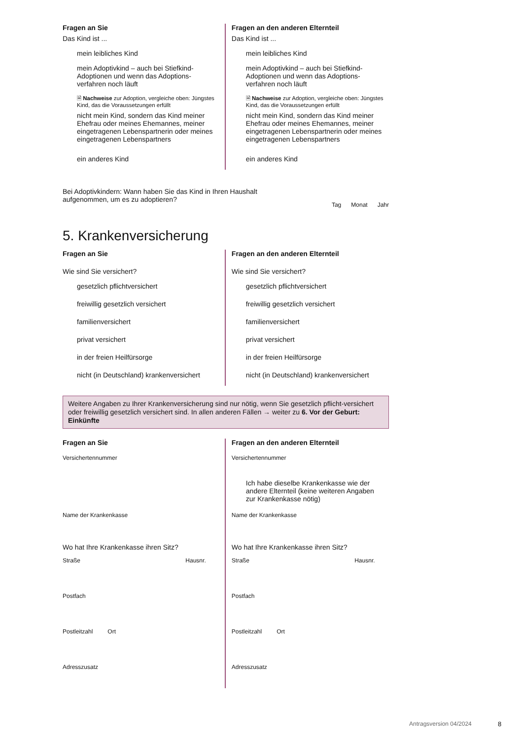Fragen an Sie
Das Kind ist ...
mein leibliches Kind
mein Adoptivkind – auch bei Stiefkind-Adoptionen und wenn das Adoptions-verfahren noch läuft
🗎 Nachweise zur Adoption, vergleiche oben: Jüngstes Kind, das die Voraussetzungen erfüllt
nicht mein Kind, sondern das Kind meiner Ehefrau oder meines Ehemannes, meiner eingetragenen Lebenspartnerin oder meines eingetragenen Lebenspartners
ein anderes Kind
Fragen an den anderen Elternteil
Das Kind ist ...
mein leibliches Kind
mein Adoptivkind – auch bei Stiefkind-Adoptionen und wenn das Adoptions-verfahren noch läuft
🗎 Nachweise zur Adoption, vergleiche oben: Jüngstes Kind, das die Voraussetzungen erfüllt
nicht mein Kind, sondern das Kind meiner Ehefrau oder meines Ehemannes, meiner eingetragenen Lebenspartnerin oder meines eingetragenen Lebenspartners
ein anderes Kind
Bei Adoptivkindern: Wann haben Sie das Kind in Ihren Haushalt aufgenommen, um es zu adoptieren?
Tag Monat Jahr
5. Krankenversicherung
Fragen an Sie
Wie sind Sie versichert?
gesetzlich pflichtversichert
freiwillig gesetzlich versichert
familienversichert
privat versichert
in der freien Heilfürsorge
nicht (in Deutschland) krankenversichert
Fragen an den anderen Elternteil
Wie sind Sie versichert?
gesetzlich pflichtversichert
freiwillig gesetzlich versichert
familienversichert
privat versichert
in der freien Heilfürsorge
nicht (in Deutschland) krankenversichert
Weitere Angaben zu Ihrer Krankenversicherung sind nur nötig, wenn Sie gesetzlich pflicht-versichert oder freiwillig gesetzlich versichert sind. In allen anderen Fällen → weiter zu 6. Vor der Geburt: Einkünfte
Fragen an Sie
Versichertennummer
Name der Krankenkasse
Wo hat Ihre Krankenkasse ihren Sitz?
Straße Hausnr.
Postfach
Postleitzahl Ort
Adresszusatz
Fragen an den anderen Elternteil
Versichertennummer
Ich habe dieselbe Krankenkasse wie der andere Elternteil (keine weiteren Angaben zur Krankenkasse nötig)
Name der Krankenkasse
Wo hat Ihre Krankenkasse ihren Sitz?
Straße Hausnr.
Postfach
Postleitzahl Ort
Adresszusatz
Antragsversion 04/2024 8